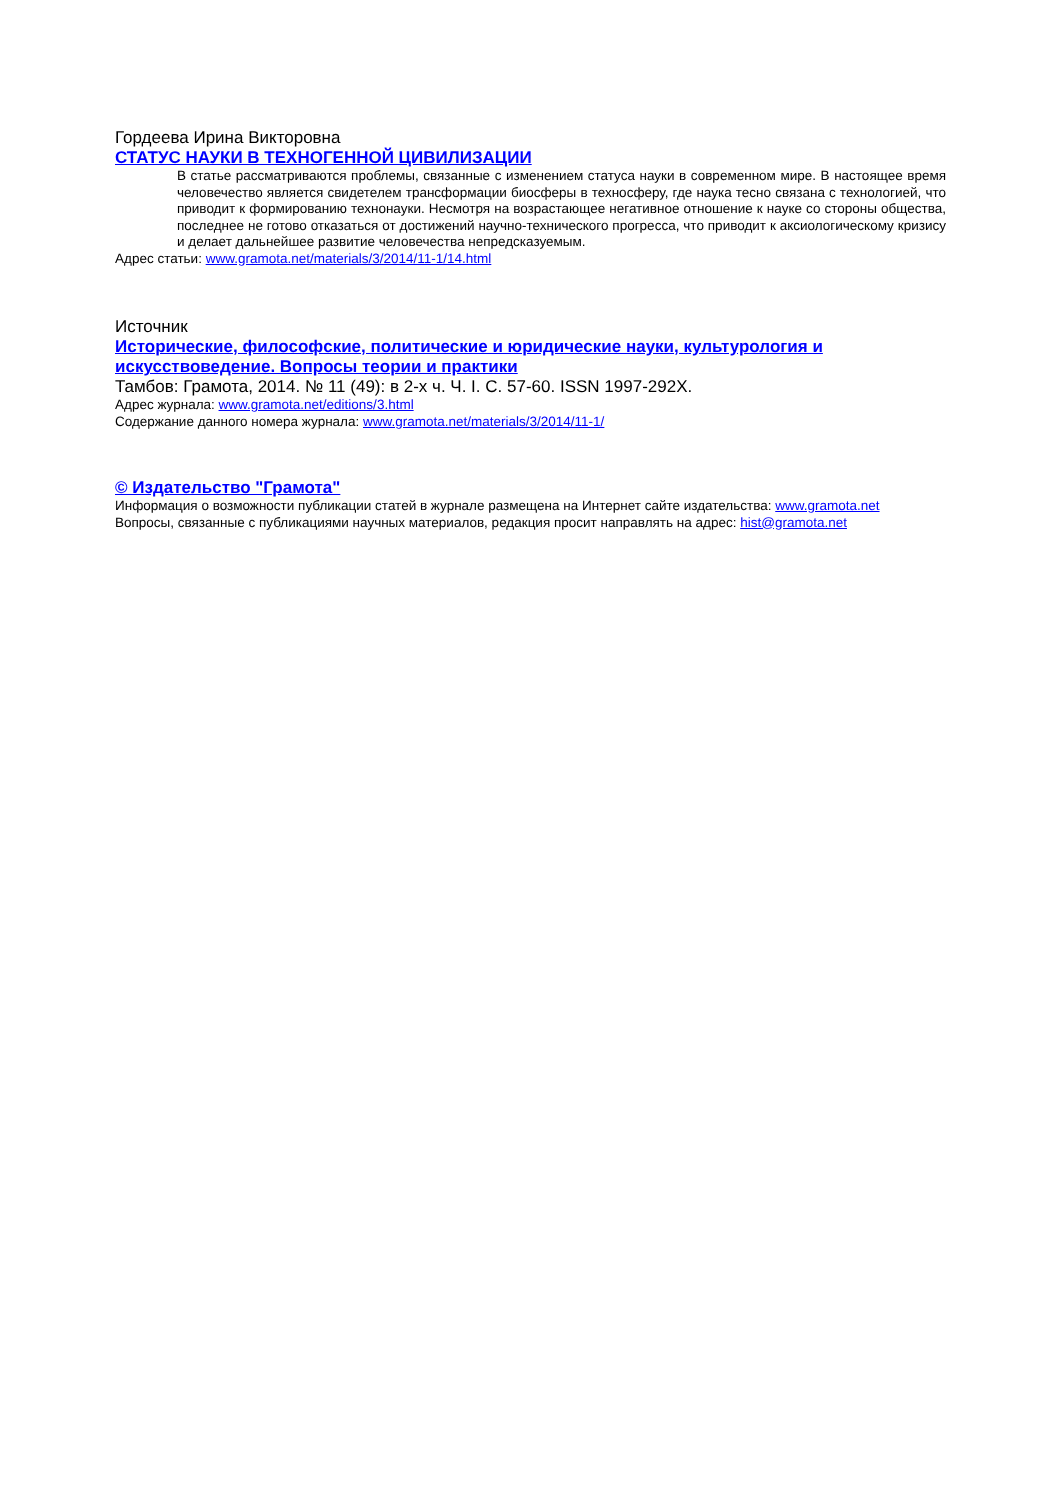Гордеева Ирина Викторовна
СТАТУС НАУКИ В ТЕХНОГЕННОЙ ЦИВИЛИЗАЦИИ
В статье рассматриваются проблемы, связанные с изменением статуса науки в современном мире. В настоящее время человечество является свидетелем трансформации биосферы в техносферу, где наука тесно связана с технологией, что приводит к формированию технонауки. Несмотря на возрастающее негативное отношение к науке со стороны общества, последнее не готово отказаться от достижений научно-технического прогресса, что приводит к аксиологическому кризису и делает дальнейшее развитие человечества непредсказуемым.
Адрес статьи: www.gramota.net/materials/3/2014/11-1/14.html
Источник
Исторические, философские, политические и юридические науки, культурология и искусствоведение. Вопросы теории и практики
Тамбов: Грамота, 2014. № 11 (49): в 2-х ч. Ч. I. C. 57-60. ISSN 1997-292X.
Адрес журнала: www.gramota.net/editions/3.html
Содержание данного номера журнала: www.gramota.net/materials/3/2014/11-1/
© Издательство "Грамота"
Информация о возможности публикации статей в журнале размещена на Интернет сайте издательства: www.gramota.net
Вопросы, связанные с публикациями научных материалов, редакция просит направлять на адрес: hist@gramota.net